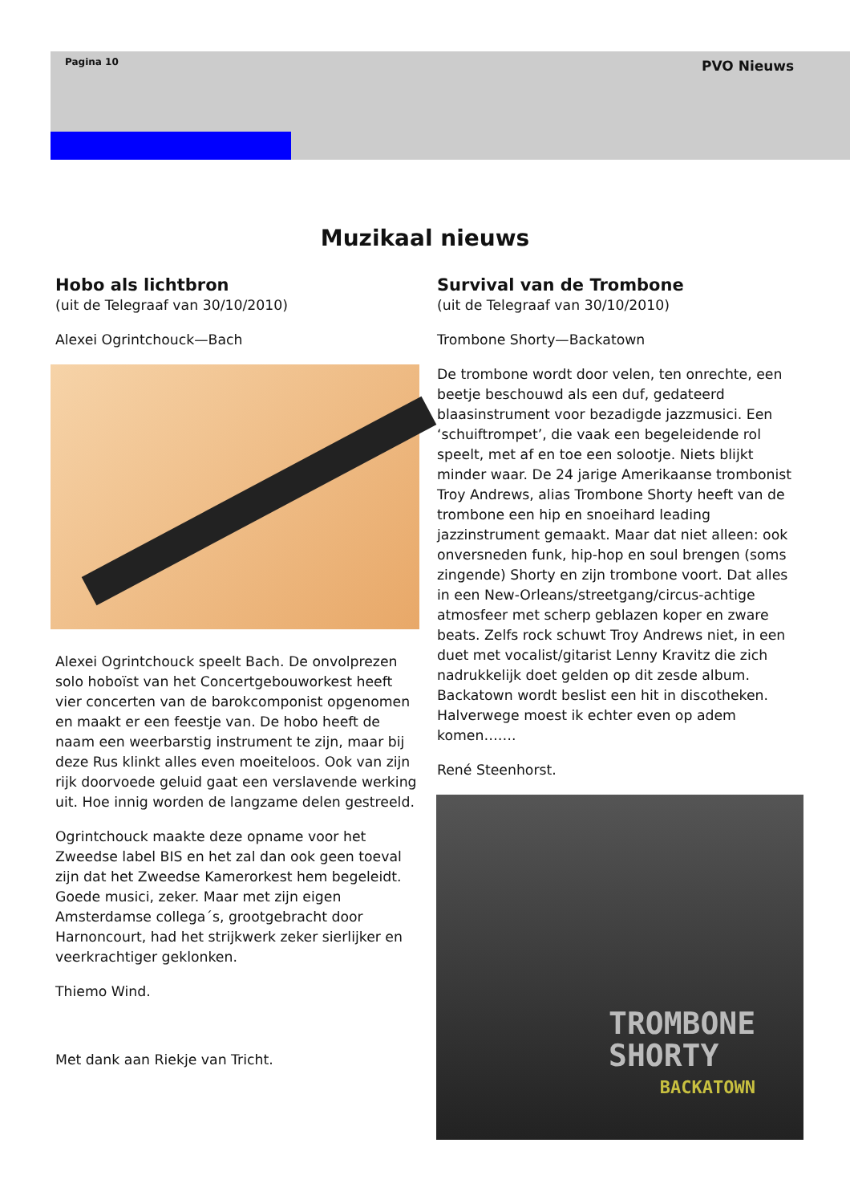Pagina 10 PVO Nieuws
Muzikaal nieuws
Hobo als lichtbron
(uit de Telegraaf van 30/10/2010)
Alexei Ogrintchouck—Bach
Alexei Ogrintchouck speelt Bach. De onvolprezen solo hoboïst van het Concertgebouworkest heeft vier concerten van de barokcomponist opgenomen en maakt er een feestje van. De hobo heeft de naam een weerbarstig instrument te zijn, maar bij deze Rus klinkt alles even moeiteloos. Ook van zijn rijk doorvoede geluid gaat een verslavende werking uit. Hoe innig worden de langzame delen gestreeld.
Ogrintchouck maakte deze opname voor het Zweedse label BIS en het zal dan ook geen toeval zijn dat het Zweedse Kamerorkest hem begeleidt. Goede musici, zeker. Maar met zijn eigen Amsterdamse collega´s, grootgebracht door Harnoncourt, had het strijkwerk zeker sierlijker en veerkrachtiger geklonken.
Thiemo Wind.
Met dank aan Riekje van Tricht.
Survival van de Trombone
(uit de Telegraaf van 30/10/2010)
Trombone Shorty—Backatown
De trombone wordt door velen, ten onrechte, een beetje beschouwd als een duf, gedateerd blaasinstrument voor bezadigde jazzmusici. Een ‘schuiftrompet’, die vaak een begeleidende rol speelt, met af en toe een solootje. Niets blijkt minder waar. De 24 jarige Amerikaanse trombonist Troy Andrews, alias Trombone Shorty heeft van de trombone een hip en snoeihard leading jazzinstrument gemaakt. Maar dat niet alleen: ook onversneden funk, hip-hop en soul brengen (soms zingende) Shorty en zijn trombone voort. Dat alles in een New-Orleans/streetgang/circus-achtige atmosfeer met scherp geblazen koper en zware beats. Zelfs rock schuwt Troy Andrews niet, in een duet met vocalist/gitarist Lenny Kravitz die zich nadrukkelijk doet gelden op dit zesde album. Backatown wordt beslist een hit in discotheken. Halverwege moest ik echter even op adem komen…….
René Steenhorst.
TROMBONE
SHORTY
BACKATOWN